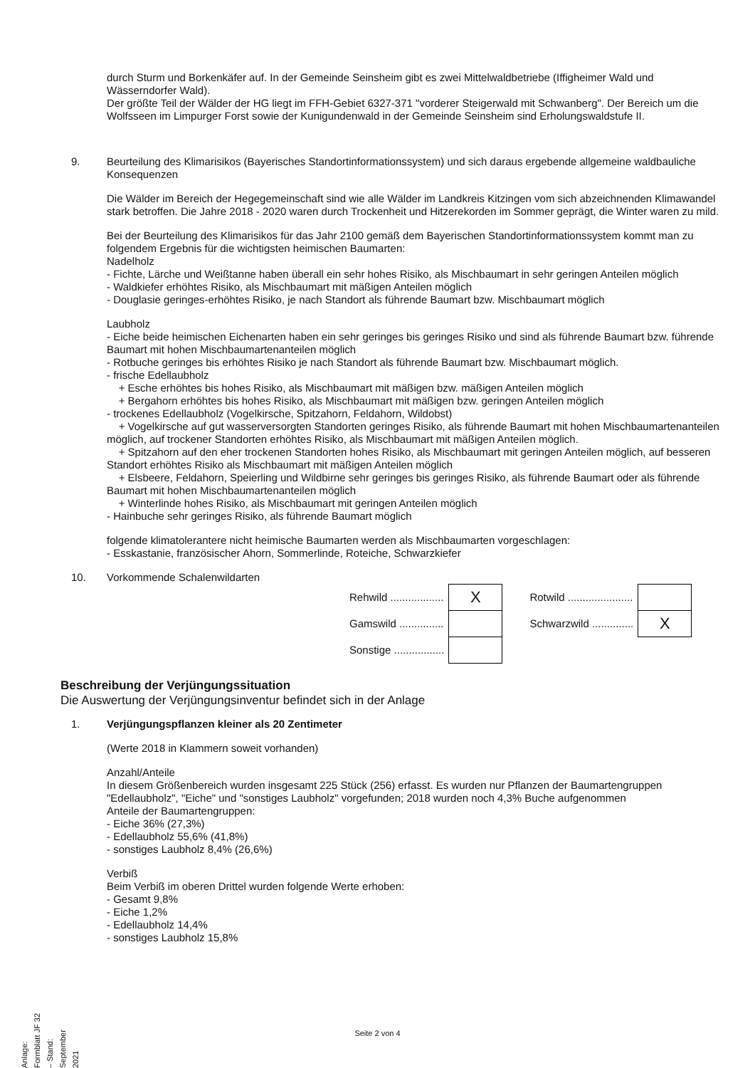durch Sturm und Borkenkäfer auf. In der Gemeinde Seinsheim gibt es zwei Mittelwaldbetriebe (Iffigheimer Wald und Wässerndorfer Wald).
Der größte Teil der Wälder der HG liegt im FFH-Gebiet 6327-371 "vorderer Steigerwald mit Schwanberg". Der Bereich um die Wolfsseen im Limpurger Forst sowie der Kunigundenwald in der Gemeinde Seinsheim sind Erholungswaldstufe II.
9. Beurteilung des Klimarisikos (Bayerisches Standortinformationssystem) und sich daraus ergebende allgemeine waldbauliche Konsequenzen
Die Wälder im Bereich der Hegegemeinschaft sind wie alle Wälder im Landkreis Kitzingen vom sich abzeichnenden Klimawandel stark betroffen. Die Jahre 2018 - 2020 waren durch Trockenheit und Hitzerekorden im Sommer geprägt, die Winter waren zu mild.
Bei der Beurteilung des Klimarisikos für das Jahr 2100 gemäß dem Bayerischen Standortinformationssystem kommt man zu folgendem Ergebnis für die wichtigsten heimischen Baumarten:
Nadelholz
- Fichte, Lärche und Weißtanne haben überall ein sehr hohes Risiko, als Mischbaumart in sehr geringen Anteilen möglich
- Waldkiefer erhöhtes Risiko, als Mischbaumart mit mäßigen Anteilen möglich
- Douglasie geringes-erhöhtes Risiko, je nach Standort als führende Baumart bzw. Mischbaumart möglich
Laubholz
- Eiche beide heimischen Eichenarten haben ein sehr geringes bis geringes Risiko und sind als führende Baumart bzw. führende Baumart mit hohen Mischbaumartenanteilen möglich
- Rotbuche geringes bis erhöhtes Risiko je nach Standort als führende Baumart bzw. Mischbaumart möglich.
- frische Edellaubholz
+ Esche erhöhtes bis hohes Risiko, als Mischbaumart mit mäßigen bzw. mäßigen Anteilen möglich
+ Bergahorn erhöhtes bis hohes Risiko, als Mischbaumart mit mäßigen bzw. geringen Anteilen möglich
- trockenes Edellaubholz (Vogelkirsche, Spitzahorn, Feldahorn, Wildobst)
+ Vogelkirsche auf gut wasserversorgten Standorten geringes Risiko, als führende Baumart mit hohen Mischbaumartenanteilen möglich, auf trockener Standorten erhöhtes Risiko, als Mischbaumart mit mäßigen Anteilen möglich.
+ Spitzahorn auf den eher trockenen Standorten hohes Risiko, als Mischbaumart mit geringen Anteilen möglich, auf besseren Standort erhöhtes Risiko als Mischbaumart mit mäßigen Anteilen möglich
+ Elsbeere, Feldahorn, Speierling und Wildbirne sehr geringes bis geringes Risiko, als führende Baumart oder als führende Baumart mit hohen Mischbaumartenanteilen möglich
+ Winterlinde hohes Risiko, als Mischbaumart mit geringen Anteilen möglich
- Hainbuche sehr geringes Risiko, als führende Baumart möglich
folgende klimatolerantere nicht heimische Baumarten werden als Mischbaumarten vorgeschlagen:
- Esskastanie, französischer Ahorn, Sommerlinde, Roteiche, Schwarzkiefer
10. Vorkommende Schalenwildarten
| Rehwild .................. | X | | Rotwild ...................... | |
| Gamswild ............... | | | Schwarzwild .............. | X |
| Sonstige ................. | | | | |
Beschreibung der Verjüngungssituation
Die Auswertung der Verjüngungsinventur befindet sich in der Anlage
1. Verjüngungspflanzen kleiner als 20 Zentimeter
(Werte 2018 in Klammern soweit vorhanden)
Anzahl/Anteile
In diesem Größenbereich wurden insgesamt 225 Stück (256) erfasst. Es wurden nur Pflanzen der Baumartengruppen "Edellaubholz", "Eiche" und "sonstiges Laubholz" vorgefunden; 2018 wurden noch 4,3% Buche aufgenommen
Anteile der Baumartengruppen:
- Eiche 36% (27,3%)
- Edellaubholz 55,6% (41,8%)
- sonstiges Laubholz 8,4% (26,6%)
Verbiß
Beim Verbiß im oberen Drittel wurden folgende Werte erhoben:
- Gesamt 9,8%
- Eiche 1,2%
- Edellaubholz 14,4%
- sonstiges Laubholz 15,8%
Seite 2 von 4
Anlage: Formblatt JF 32 – Stand: September 2021